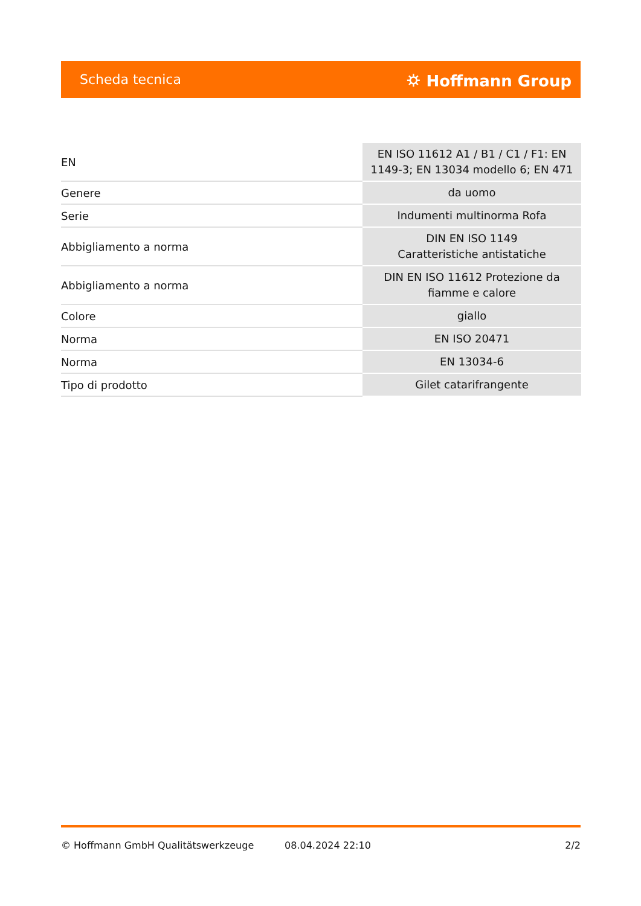Scheda tecnica ⛭ Hoffmann Group
| EN | EN ISO 11612 A1 / B1 / C1 / F1: EN 1149-3; EN 13034 modello 6; EN 471 |
| Genere | da uomo |
| Serie | Indumenti multinorma Rofa |
| Abbigliamento a norma | DIN EN ISO 1149 Caratteristiche antistatiche |
| Abbigliamento a norma | DIN EN ISO 11612 Protezione da fiamme e calore |
| Colore | giallo |
| Norma | EN ISO 20471 |
| Norma | EN 13034-6 |
| Tipo di prodotto | Gilet catarifrangente |
© Hoffmann GmbH Qualitätswerkzeuge 08.04.2024 22:10 2/2